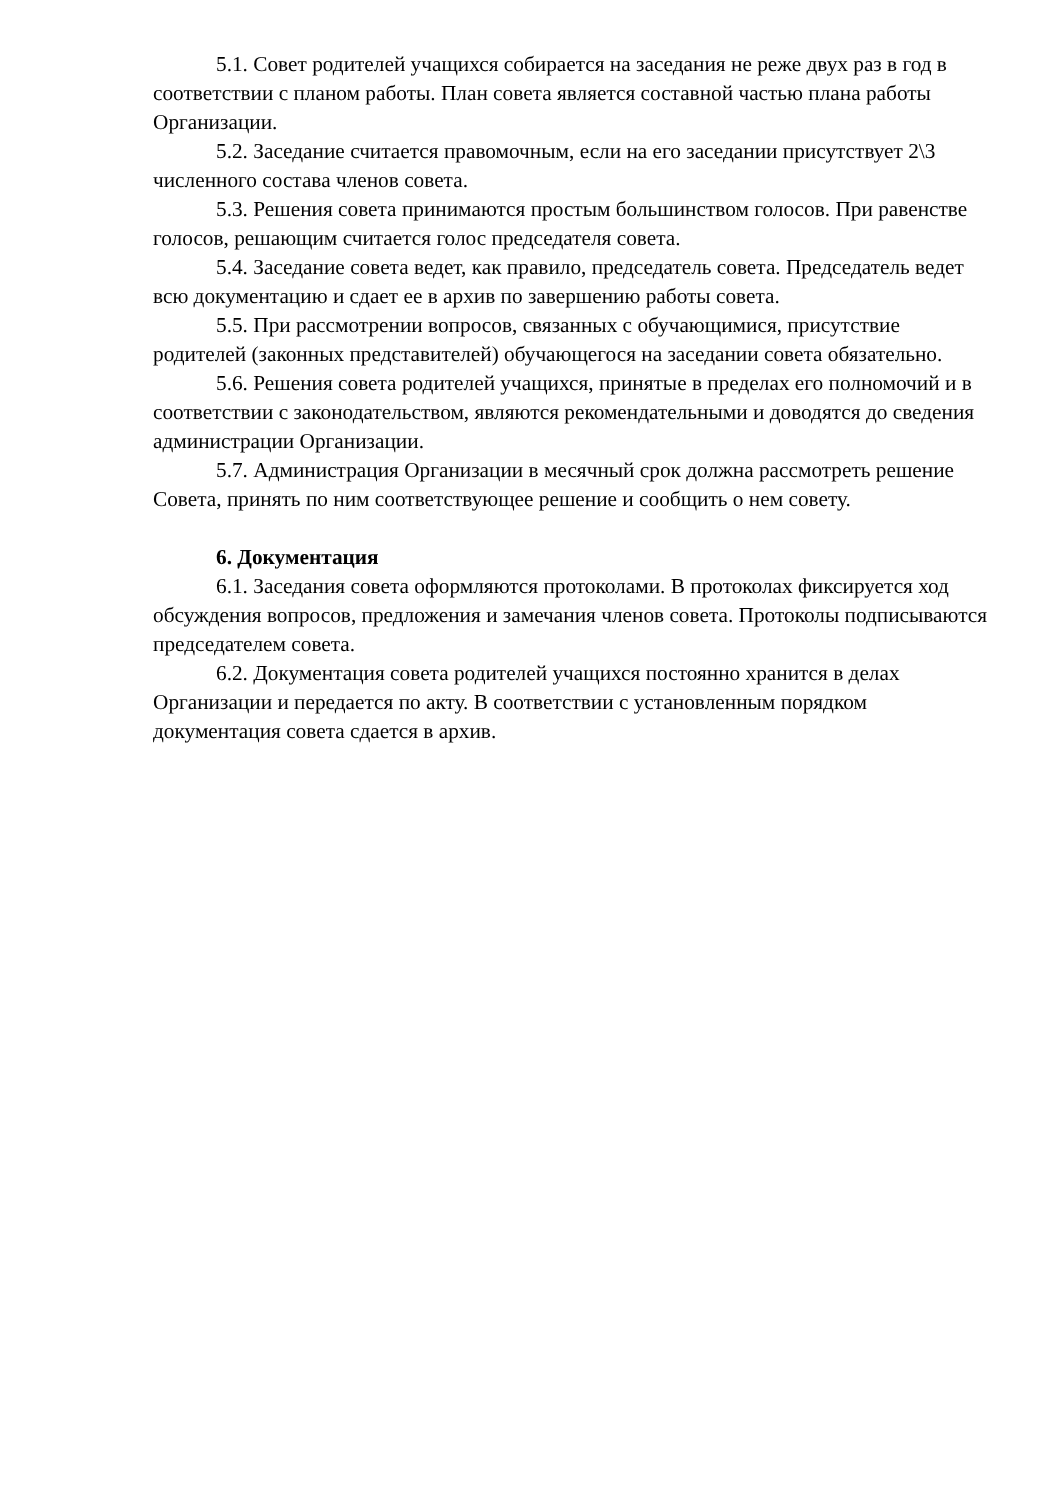5.1. Совет родителей учащихся собирается на заседания не реже двух раз в год в соответствии с планом работы. План совета является составной частью плана работы Организации.
5.2. Заседание считается правомочным, если на его заседании присутствует 2\3 численного состава членов совета.
5.3. Решения совета принимаются простым большинством голосов. При равенстве голосов, решающим считается голос председателя совета.
5.4. Заседание совета ведет, как правило, председатель совета. Председатель ведет всю документацию и сдает ее в архив по завершению работы совета.
5.5. При рассмотрении вопросов, связанных с обучающимися, присутствие родителей (законных представителей) обучающегося на заседании совета обязательно.
5.6. Решения совета родителей учащихся, принятые в пределах его полномочий и в соответствии с законодательством, являются рекомендательными и доводятся до сведения администрации Организации.
5.7. Администрация Организации в месячный срок должна рассмотреть решение Совета, принять по ним соответствующее решение и сообщить о нем совету.
6. Документация
6.1. Заседания совета оформляются протоколами. В протоколах фиксируется ход обсуждения вопросов, предложения и замечания членов совета. Протоколы подписываются председателем совета.
6.2. Документация совета родителей учащихся постоянно хранится в делах Организации и передается по акту. В соответствии с установленным порядком документация совета сдается в архив.